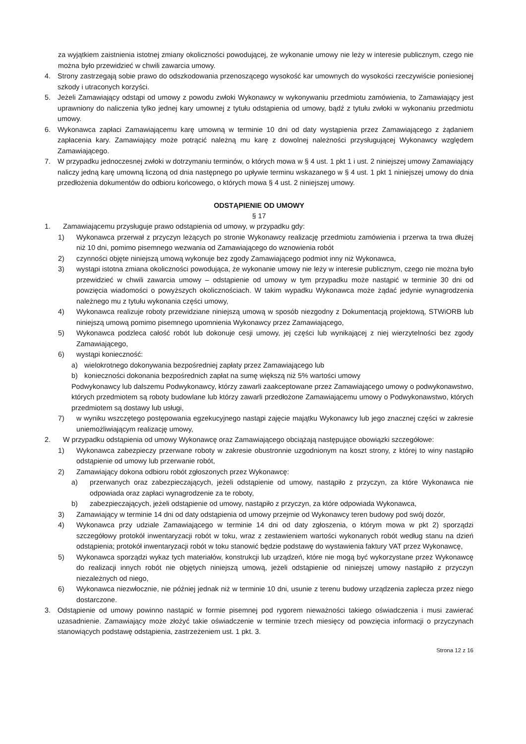za wyjątkiem zaistnienia istotnej zmiany okoliczności powodującej, że wykonanie umowy nie leży w interesie publicznym, czego nie można było przewidzieć w chwili zawarcia umowy.
4. Strony zastrzegają sobie prawo do odszkodowania przenoszącego wysokość kar umownych do wysokości rzeczywiście poniesionej szkody i utraconych korzyści.
5. Jeżeli Zamawiający odstąpi od umowy z powodu zwłoki Wykonawcy w wykonywaniu przedmiotu zamówienia, to Zamawiający jest uprawniony do naliczenia tylko jednej kary umownej z tytułu odstąpienia od umowy, bądź z tytułu zwłoki w wykonaniu przedmiotu umowy.
6. Wykonawca zapłaci Zamawiającemu karę umowną w terminie 10 dni od daty wystąpienia przez Zamawiającego z żądaniem zapłacenia kary. Zamawiający może potrącić należną mu karę z dowolnej należności przysługującej Wykonawcy względem Zamawiającego.
7. W przypadku jednoczesnej zwłoki w dotrzymaniu terminów, o których mowa w § 4 ust. 1 pkt 1 i ust. 2 niniejszej umowy Zamawiający naliczy jedną karę umowną liczoną od dnia następnego po upływie terminu wskazanego w § 4 ust. 1 pkt 1 niniejszej umowy do dnia przedłożenia dokumentów do odbioru końcowego, o których mowa § 4 ust. 2 niniejszej umowy.
ODSTĄPIENIE OD UMOWY
§ 17
1. Zamawiającemu przysługuje prawo odstąpienia od umowy, w przypadku gdy:
1) Wykonawca przerwał z przyczyn leżących po stronie Wykonawcy realizację przedmiotu zamówienia i przerwa ta trwa dłużej niż 10 dni, pomimo pisemnego wezwania od Zamawiającego do wznowienia robót
2) czynności objęte niniejszą umową wykonuje bez zgody Zamawiającego podmiot inny niż Wykonawca,
3) wystąpi istotna zmiana okoliczności powodująca, że wykonanie umowy nie leży w interesie publicznym, czego nie można było przewidzieć w chwili zawarcia umowy – odstąpienie od umowy w tym przypadku może nastąpić w terminie 30 dni od powzięcia wiadomości o powyższych okolicznościach. W takim wypadku Wykonawca może żądać jedynie wynagrodzenia należnego mu z tytułu wykonania części umowy,
4) Wykonawca realizuje roboty przewidziane niniejszą umową w sposób niezgodny z Dokumentacją projektową, STWiORB lub niniejszą umową pomimo pisemnego upomnienia Wykonawcy przez Zamawiającego,
5) Wykonawca podzleca całość robót lub dokonuje cesji umowy, jej części lub wynikającej z niej wierzytelności bez zgody Zamawiającego,
6) wystąpi konieczność:
a) wielokrotnego dokonywania bezpośredniej zapłaty przez Zamawiającego lub
b) konieczności dokonania bezpośrednich zapłat na sumę większą niż 5% wartości umowy
Podwykonawcy lub dalszemu Podwykonawcy, którzy zawarli zaakceptowane przez Zamawiającego umowy o podwykonawstwo, których przedmiotem są roboty budowlane lub którzy zawarli przedłożone Zamawiającemu umowy o Podwykonawstwo, których przedmiotem są dostawy lub usługi,
7) w wyniku wszczętego postępowania egzekucyjnego nastąpi zajęcie majątku Wykonawcy lub jego znacznej części w zakresie uniemożliwiającym realizację umowy,
2. W przypadku odstąpienia od umowy Wykonawcę oraz Zamawiającego obciążają następujące obowiązki szczegółowe:
1) Wykonawca zabezpieczy przerwane roboty w zakresie obustronnie uzgodnionym na koszt strony, z której to winy nastąpiło odstąpienie od umowy lub przerwanie robót,
2) Zamawiający dokona odbioru robót zgłoszonych przez Wykonawcę:
a) przerwanych oraz zabezpieczających, jeżeli odstąpienie od umowy, nastąpiło z przyczyn, za które Wykonawca nie odpowiada oraz zapłaci wynagrodzenie za te roboty,
b) zabezpieczających, jeżeli odstąpienie od umowy, nastąpiło z przyczyn, za które odpowiada Wykonawca,
3) Zamawiający w terminie 14 dni od daty odstąpienia od umowy przejmie od Wykonawcy teren budowy pod swój dozór,
4) Wykonawca przy udziale Zamawiającego w terminie 14 dni od daty zgłoszenia, o którym mowa w pkt 2) sporządzi szczegółowy protokół inwentaryzacji robót w toku, wraz z zestawieniem wartości wykonanych robót według stanu na dzień odstąpienia; protokół inwentaryzacji robót w toku stanowić będzie podstawę do wystawienia faktury VAT przez Wykonawcę,
5) Wykonawca sporządzi wykaz tych materiałów, konstrukcji lub urządzeń, które nie mogą być wykorzystane przez Wykonawcę do realizacji innych robót nie objętych niniejszą umową, jeżeli odstąpienie od niniejszej umowy nastąpiło z przyczyn niezależnych od niego,
6) Wykonawca niezwłocznie, nie później jednak niż w terminie 10 dni, usunie z terenu budowy urządzenia zaplecza przez niego dostarczone.
3. Odstąpienie od umowy powinno nastąpić w formie pisemnej pod rygorem nieważności takiego oświadczenia i musi zawierać uzasadnienie. Zamawiający może złożyć takie oświadczenie w terminie trzech miesięcy od powzięcia informacji o przyczynach stanowiących podstawę odstąpienia, zastrzeżeniem ust. 1 pkt. 3.
Strona 12 z 16